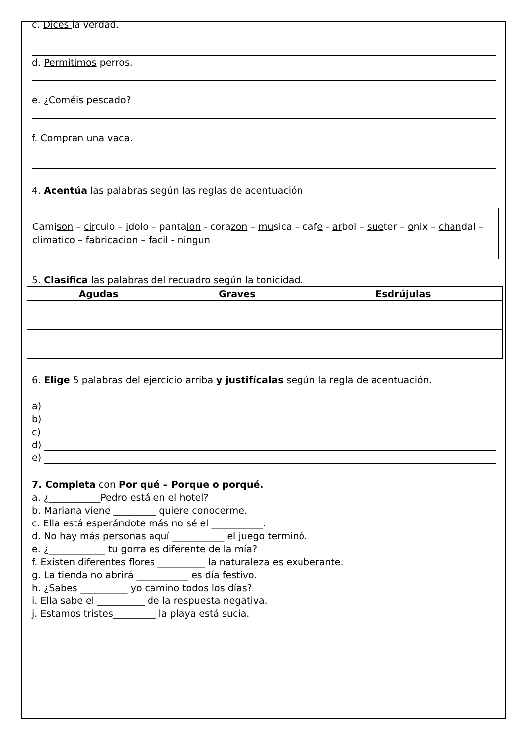c. Dices la verdad.
d. Permitimos perros.
e. ¿Coméis pescado?
f. Compran una vaca.
4. Acentúa las palabras según las reglas de acentuación
Camison – circulo – idolo – pantalon - corazon – musica – cafe - arbol – sueter – onix – chandal – climatico – fabricacion – facil - ningun
5. Clasifica las palabras del recuadro según la tonicidad.
| Agudas | Graves | Esdrújulas |
| --- | --- | --- |
6. Elige 5 palabras del ejercicio arriba y justifícalas según la regla de acentuación.
a)
b)
c)
d)
e)
7. Completa con Por qué – Porque o porqué.
a. ¿___________Pedro está en el hotel?
b. Mariana viene _________ quiere conocerme.
c. Ella está esperándote más no sé el ___________.
d. No hay más personas aquí ___________ el juego terminó.
e. ¿____________ tu gorra es diferente de la mía?
f. Existen diferentes flores __________ la naturaleza es exuberante.
g. La tienda no abrirá ___________ es día festivo.
h. ¿Sabes __________ yo camino todos los días?
i. Ella sabe el __________ de la respuesta negativa.
j. Estamos tristes_________ la playa está sucia.